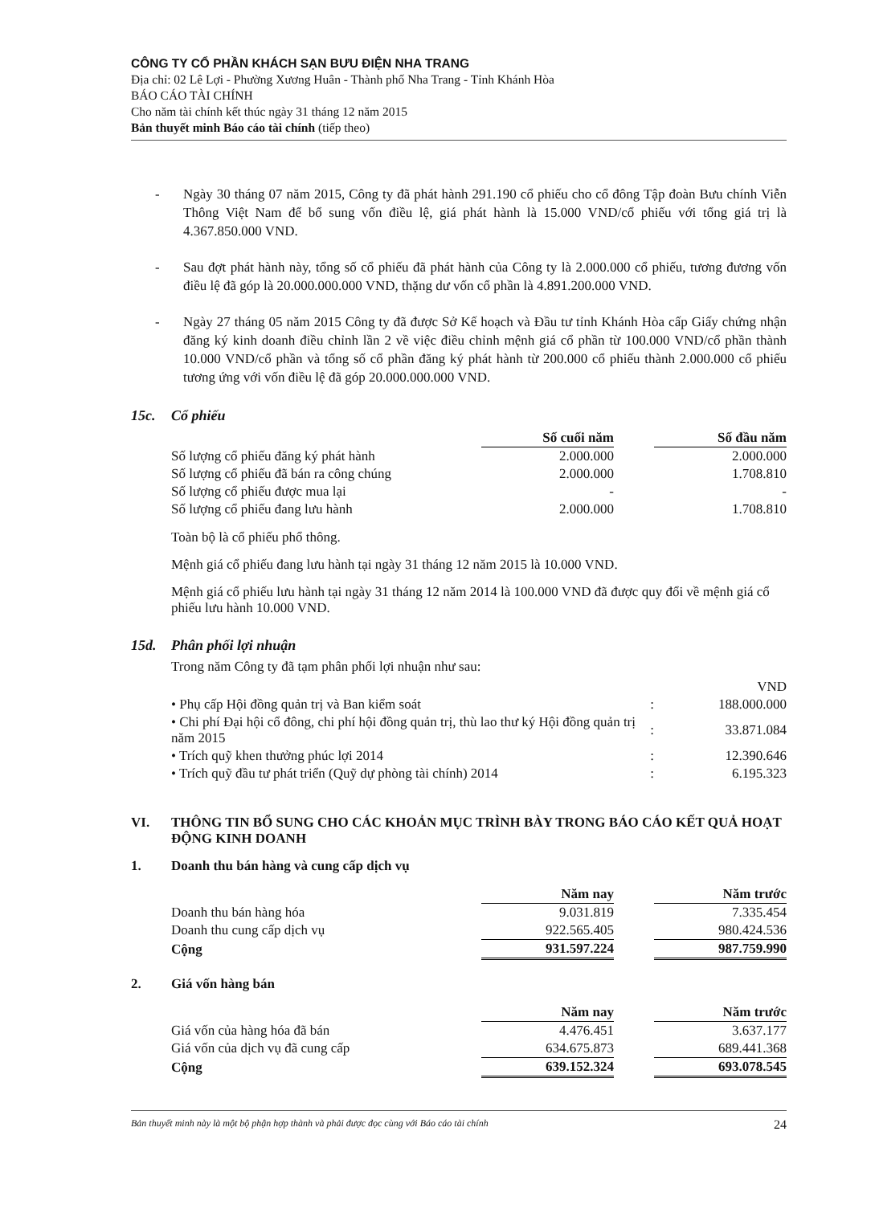CÔNG TY CỔ PHẦN KHÁCH SẠN BƯU ĐIỆN NHA TRANG
Địa chỉ: 02 Lê Lợi - Phường Xương Huân - Thành phố Nha Trang - Tỉnh Khánh Hòa
BÁO CÁO TÀI CHÍNH
Cho năm tài chính kết thúc ngày 31 tháng 12 năm 2015
Bản thuyết minh Báo cáo tài chính (tiếp theo)
- Ngày 30 tháng 07 năm 2015, Công ty đã phát hành 291.190 cổ phiếu cho cổ đông Tập đoàn Bưu chính Viễn Thông Việt Nam để bổ sung vốn điều lệ, giá phát hành là 15.000 VND/cổ phiếu với tổng giá trị là 4.367.850.000 VND.
- Sau đợt phát hành này, tổng số cổ phiếu đã phát hành của Công ty là 2.000.000 cổ phiếu, tương đương vốn điều lệ đã góp là 20.000.000.000 VND, thặng dư vốn cổ phần là 4.891.200.000 VND.
- Ngày 27 tháng 05 năm 2015 Công ty đã được Sở Kế hoạch và Đầu tư tỉnh Khánh Hòa cấp Giấy chứng nhận đăng ký kinh doanh điều chỉnh lần 2 về việc điều chỉnh mệnh giá cổ phần từ 100.000 VND/cổ phần thành 10.000 VND/cổ phần và tổng số cổ phần đăng ký phát hành từ 200.000 cổ phiếu thành 2.000.000 cổ phiếu tương ứng với vốn điều lệ đã góp 20.000.000.000 VND.
15c. Cổ phiếu
| | Số cuối năm | | Số đầu năm |
| Số lượng cổ phiếu đăng ký phát hành | 2.000.000 | | 2.000.000 |
| Số lượng cổ phiếu đã bán ra công chúng | 2.000.000 | | 1.708.810 |
| Số lượng cổ phiếu được mua lại | - | | - |
| Số lượng cổ phiếu đang lưu hành | 2.000.000 | | 1.708.810 |
Toàn bộ là cổ phiếu phổ thông.
Mệnh giá cổ phiếu đang lưu hành tại ngày 31 tháng 12 năm 2015 là 10.000 VND.
Mệnh giá cổ phiếu lưu hành tại ngày 31 tháng 12 năm 2014 là 100.000 VND đã được quy đổi về mệnh giá cổ phiếu lưu hành 10.000 VND.
15d. Phân phối lợi nhuận
Trong năm Công ty đã tạm phân phối lợi nhuận như sau:
| | | VND |
| • Phụ cấp Hội đồng quản trị và Ban kiểm soát | : | 188.000.000 |
| • Chi phí Đại hội cổ đông, chi phí hội đồng quản trị, thù lao thư ký Hội đồng quản trị năm 2015 | : | 33.871.084 |
| • Trích quỹ khen thưởng phúc lợi 2014 | : | 12.390.646 |
| • Trích quỹ đầu tư phát triển (Quỹ dự phòng tài chính) 2014 | : | 6.195.323 |
VI. THÔNG TIN BỔ SUNG CHO CÁC KHOẢN MỤC TRÌNH BÀY TRONG BÁO CÁO KẾT QUẢ HOẠT ĐỘNG KINH DOANH
1. Doanh thu bán hàng và cung cấp dịch vụ
| | Năm nay | | Năm trước |
| Doanh thu bán hàng hóa | 9.031.819 | | 7.335.454 |
| Doanh thu cung cấp dịch vụ | 922.565.405 | | 980.424.536 |
| Cộng | 931.597.224 | | 987.759.990 |
2. Giá vốn hàng bán
| | Năm nay | | Năm trước |
| Giá vốn của hàng hóa đã bán | 4.476.451 | | 3.637.177 |
| Giá vốn của dịch vụ đã cung cấp | 634.675.873 | | 689.441.368 |
| Cộng | 639.152.324 | | 693.078.545 |
Bản thuyết minh này là một bộ phận hợp thành và phải được đọc cùng với Báo cáo tài chính 24